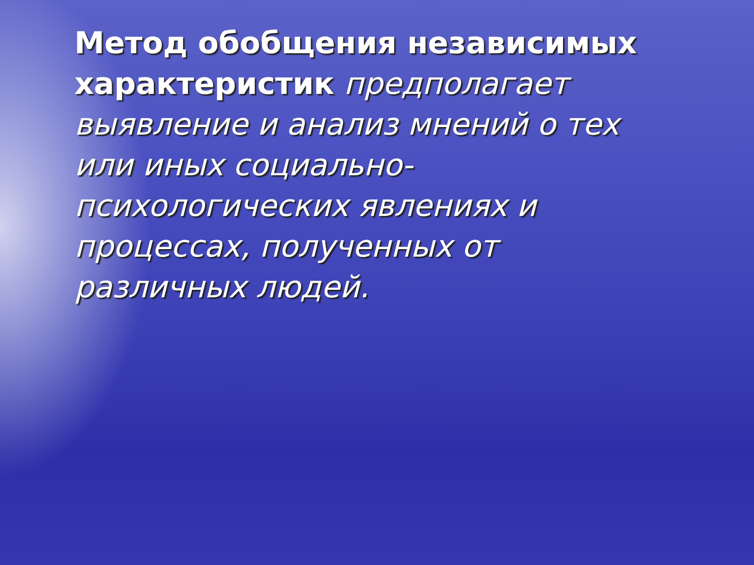Метод обобщения независимых характеристик предполагает выявление и анализ мнений о тех или иных социально-психологических явлениях и процессах, полученных от различных людей.